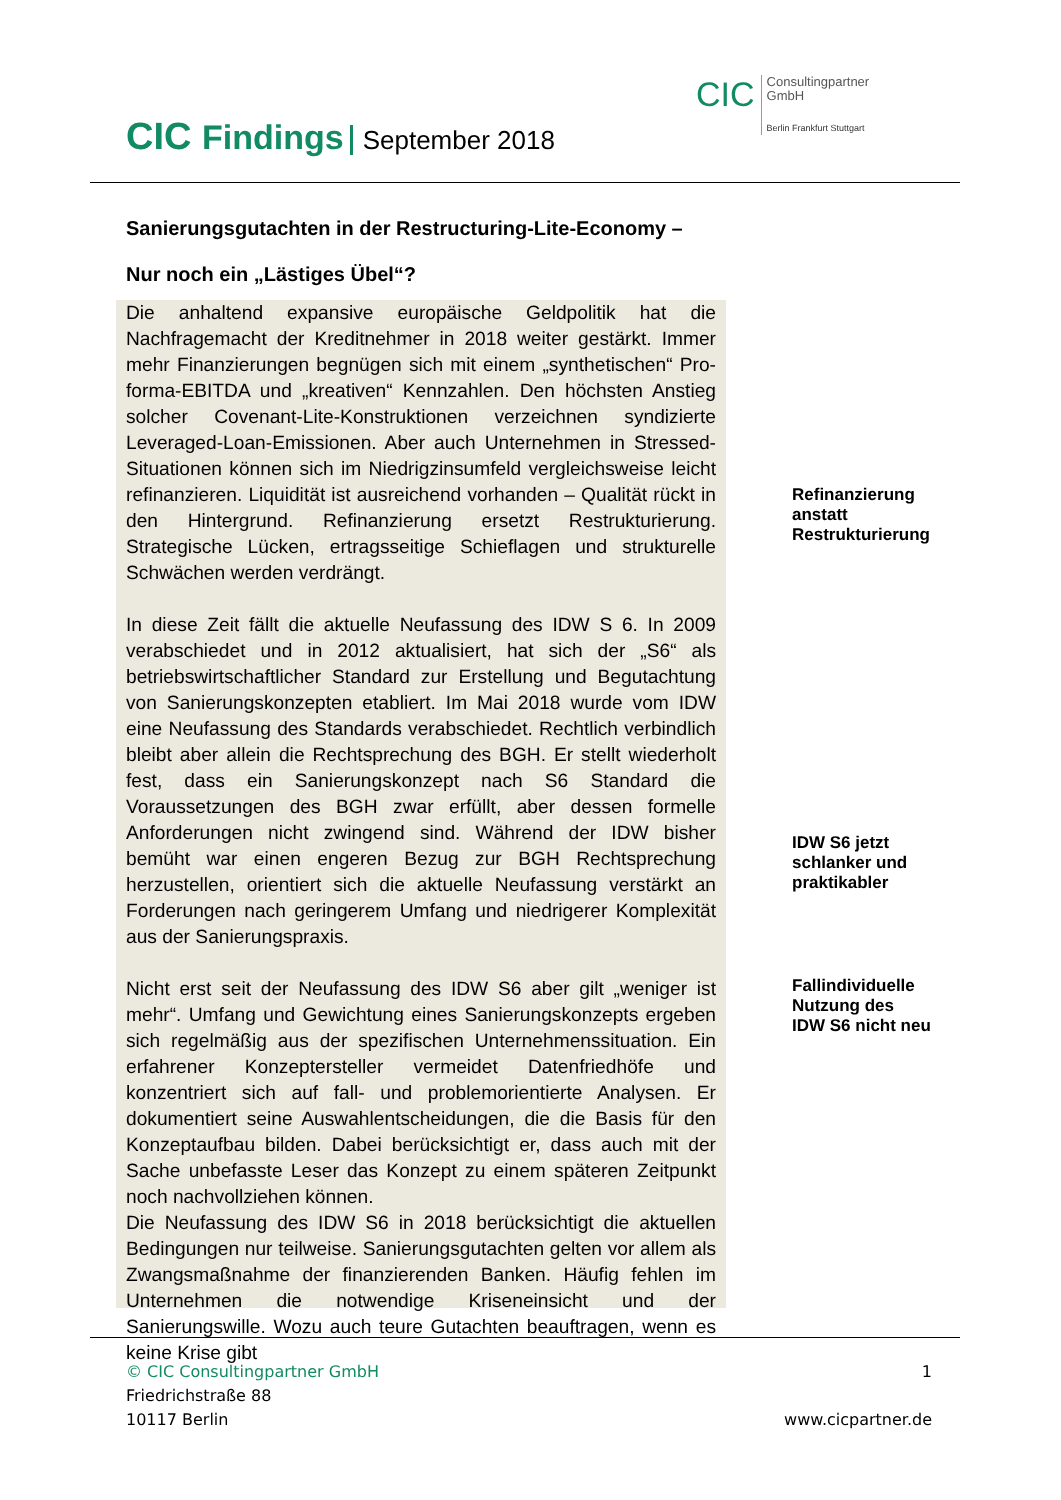CIC Findings September 2018
CIC
Consultingpartner
GmbH
Berlin Frankfurt Stuttgart
Sanierungsgutachten in der Restructuring-Lite-Economy –
Nur noch ein „Lästiges Übel“?
Die anhaltend expansive europäische Geldpolitik hat die Nachfragemacht der Kreditnehmer in 2018 weiter gestärkt. Immer mehr Finanzierungen begnügen sich mit einem „synthetischen“ Pro-forma-EBITDA und „kreativen“ Kennzahlen. Den höchsten Anstieg solcher Covenant-Lite-Konstruktionen verzeichnen syndizierte Leveraged-Loan-Emissionen. Aber auch Unternehmen in Stressed-Situationen können sich im Niedrigzinsumfeld vergleichsweise leicht refinanzieren. Liquidität ist ausreichend vorhanden – Qualität rückt in den Hintergrund. Refinanzierung ersetzt Restrukturierung. Strategische Lücken, ertragsseitige Schieflagen und strukturelle Schwächen werden verdrängt.
In diese Zeit fällt die aktuelle Neufassung des IDW S 6. In 2009 verabschiedet und in 2012 aktualisiert, hat sich der „S6“ als betriebswirtschaftlicher Standard zur Erstellung und Begutachtung von Sanierungskonzepten etabliert. Im Mai 2018 wurde vom IDW eine Neufassung des Standards verabschiedet. Rechtlich verbindlich bleibt aber allein die Rechtsprechung des BGH. Er stellt wiederholt fest, dass ein Sanierungskonzept nach S6 Standard die Voraussetzungen des BGH zwar erfüllt, aber dessen formelle Anforderungen nicht zwingend sind. Während der IDW bisher bemüht war einen engeren Bezug zur BGH Rechtsprechung herzustellen, orientiert sich die aktuelle Neufassung verstärkt an Forderungen nach geringerem Umfang und niedrigerer Komplexität aus der Sanierungspraxis.
Nicht erst seit der Neufassung des IDW S6 aber gilt „weniger ist mehr“. Umfang und Gewichtung eines Sanierungskonzepts ergeben sich regelmäßig aus der spezifischen Unternehmenssituation. Ein erfahrener Konzeptersteller vermeidet Datenfriedhöfe und konzentriert sich auf fall- und problemorientierte Analysen. Er dokumentiert seine Auswahlentscheidungen, die die Basis für den Konzeptaufbau bilden. Dabei berücksichtigt er, dass auch mit der Sache unbefasste Leser das Konzept zu einem späteren Zeitpunkt noch nachvollziehen können.
Die Neufassung des IDW S6 in 2018 berücksichtigt die aktuellen Bedingungen nur teilweise. Sanierungsgutachten gelten vor allem als Zwangsmaßnahme der finanzierenden Banken. Häufig fehlen im Unternehmen die notwendige Kriseneinsicht und der Sanierungswille. Wozu auch teure Gutachten beauftragen, wenn es keine Krise gibt
Refinanzierung
anstatt
Restrukturierung
IDW S6 jetzt
schlanker und
praktikabler
Fallindividuelle
Nutzung des
IDW S6 nicht neu
© CIC Consultingpartner GmbH 1
Friedrichstraße 88
10117 Berlin www.cicpartner.de